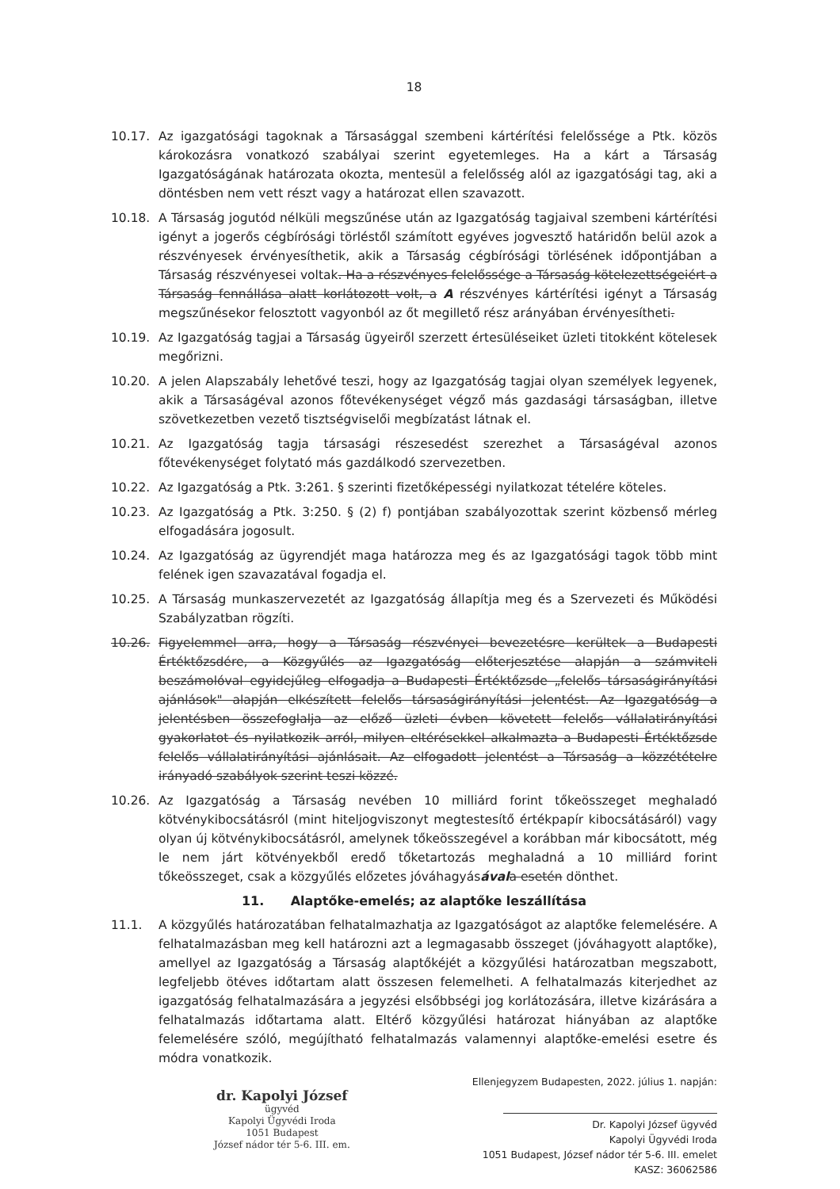18
10.17. Az igazgatósági tagoknak a Társasággal szembeni kártérítési felelőssége a Ptk. közös károkozásra vonatkozó szabályai szerint egyetemleges. Ha a kárt a Társaság Igazgatóságának határozata okozta, mentesül a felelősség alól az igazgatósági tag, aki a döntésben nem vett részt vagy a határozat ellen szavazott.
10.18. A Társaság jogutód nélküli megszűnése után az Igazgatóság tagjaival szembeni kártérítési igényt a jogerős cégbírósági törléstől számított egyéves jogvesztő határidőn belül azok a részvényesek érvényesíthetik, akik a Társaság cégbírósági törlésének időpontjában a Társaság részvényesei voltak. Ha a részvényes felelőssége a Társaság kötelezettségeiért a Társaság fennállása alatt korlátozott volt, a A részvényes kártérítési igényt a Társaság megszűnésekor felosztott vagyonból az őt megillető rész arányában érvényesítheti.
10.19. Az Igazgatóság tagjai a Társaság ügyeiről szerzett értesüléseiket üzleti titokként kötelesek megőrizni.
10.20. A jelen Alapszabály lehetővé teszi, hogy az Igazgatóság tagjai olyan személyek legyenek, akik a Társaságéval azonos főtevékenységet végző más gazdasági társaságban, illetve szövetkezetben vezető tisztségviselői megbízatást látnak el.
10.21. Az Igazgatóság tagja társasági részesedést szerezhet a Társaságéval azonos főtevékenységet folytató más gazdálkodó szervezetben.
10.22. Az Igazgatóság a Ptk. 3:261. § szerinti fizetőképességi nyilatkozat tételére köteles.
10.23. Az Igazgatóság a Ptk. 3:250. § (2) f) pontjában szabályozottak szerint közbenső mérleg elfogadására jogosult.
10.24. Az Igazgatóság az ügyrendjét maga határozza meg és az Igazgatósági tagok több mint felének igen szavazatával fogadja el.
10.25. A Társaság munkaszervezetét az Igazgatóság állapítja meg és a Szervezeti és Működési Szabályzatban rögzíti.
10.26. Figyelemmel arra, hogy a Társaság részvényei bevezetésre kerültek a Budapesti Értéktőzsdére, a Közgyűlés az Igazgatóság előterjesztése alapján a számviteli beszámolóval egyidejűleg elfogadja a Budapesti Értéktőzsde „felelős társaságirányítási ajánlások" alapján elkészített felelős társaságirányítási jelentést. Az Igazgatóság a jelentésben összefoglalja az előző üzleti évben követett felelős vállalatirányítási gyakorlatot és nyilatkozik arról, milyen eltérésekkel alkalmazta a Budapesti Értéktőzsde felelős vállalatirányítási ajánlásait. Az elfogadott jelentést a Társaság a közzétételre irányadó szabályok szerint teszi közzé.
10.26. Az Igazgatóság a Társaság nevében 10 milliárd forint tőkeösszeget meghaladó kötvénykibocsátásról (mint hiteljogviszonyt megtestesítő értékpapír kibocsátásáról) vagy olyan új kötvénykibocsátásról, amelynek tőkeösszegével a korábban már kibocsátott, még le nem járt kötvényekből eredő tőketartozás meghaladná a 10 milliárd forint tőkeösszeget, csak a közgyűlés előzetes jóváhagyásával a esetén dönthet.
11. Alaptőke-emelés; az alaptőke leszállítása
11.1. A közgyűlés határozatában felhatalmazhatja az Igazgatóságot az alaptőke felemelésére. A felhatalmazásban meg kell határozni azt a legmagasabb összeget (jóváhagyott alaptőke), amellyel az Igazgatóság a Társaság alaptőkéjét a közgyűlési határozatban megszabott, legfeljebb ötéves időtartam alatt összesen felemelheti. A felhatalmazás kiterjedhet az igazgatóság felhatalmazására a jegyzési elsőbbségi jog korlátozására, illetve kizárására a felhatalmazás időtartama alatt. Eltérő közgyűlési határozat hiányában az alaptőke felemelésére szóló, megújítható felhatalmazás valamennyi alaptőke-emelési esetre és módra vonatkozik.
dr. Kapolyi József
ügyvéd
Kapolyi Ügyvédi Iroda
1051 Budapest
József nádor tér 5-6. III. em.
Ellenjegyzem Budapesten, 2022. július 1. napján:
Dr. Kapolyi József ügyvéd
Kapolyi Ügyvédi Iroda
1051 Budapest, József nádor tér 5-6. III. emelet
KASZ: 36062586